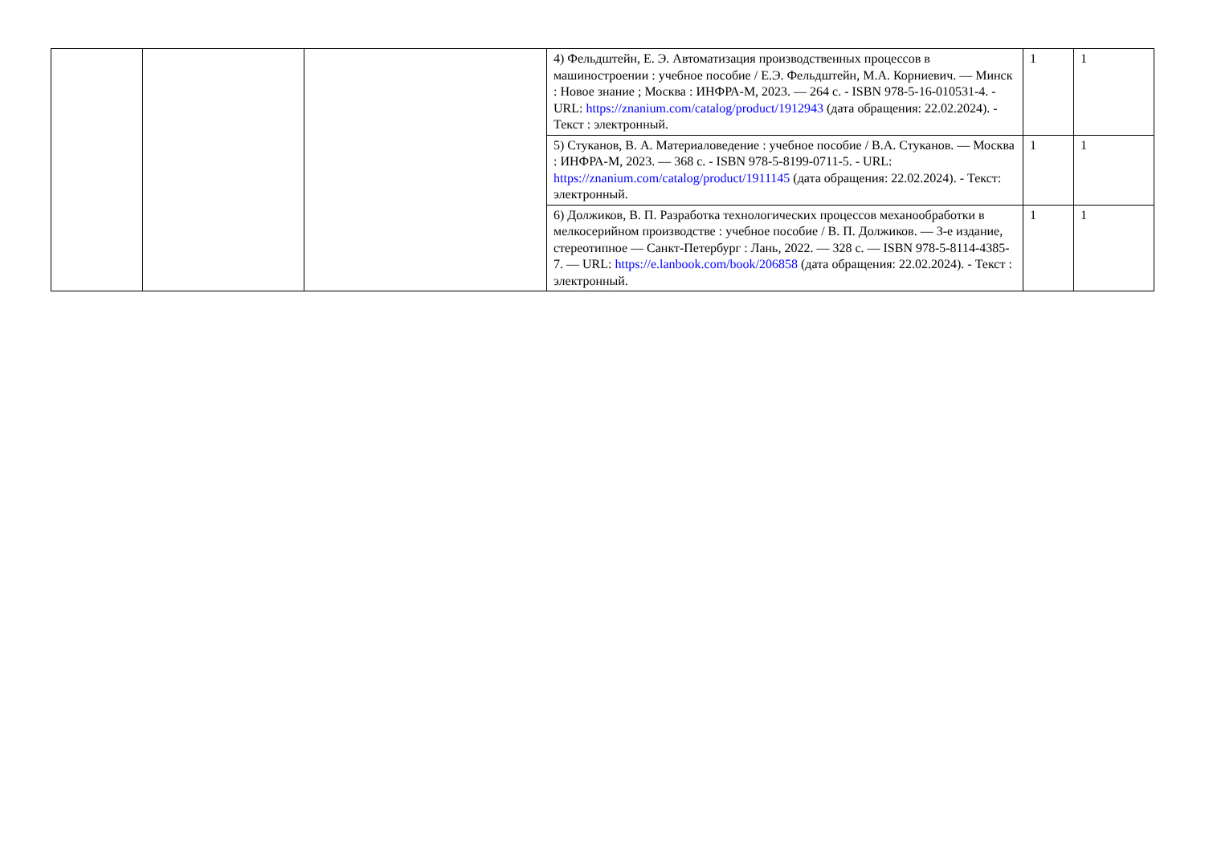| | | | 4) Фельдштейн, Е. Э. Автоматизация производственных процессов в машиностроении : учебное пособие / Е.Э. Фельдштейн, М.А. Корниевич. — Минск : Новое знание ; Москва : ИНФРА-М, 2023. — 264 с. - ISBN 978-5-16-010531-4. - URL: https://znanium.com/catalog/product/1912943 (дата обращения: 22.02.2024). - Текст : электронный. | 1 | 1 |
| | | | 5) Стуканов, В. А. Материаловедение : учебное пособие / В.А. Стуканов. — Москва : ИНФРА-М, 2023. — 368 с. - ISBN 978-5-8199-0711-5. - URL: https://znanium.com/catalog/product/1911145 (дата обращения: 22.02.2024). - Текст: электронный. | 1 | 1 |
| | | | 6) Должиков, В. П. Разработка технологических процессов механообработки в мелкосерийном производстве : учебное пособие / В. П. Должиков. — 3-е издание, стереотипное — Санкт-Петербург : Лань, 2022. — 328 с. — ISBN 978-5-8114-4385-7. — URL: https://e.lanbook.com/book/206858 (дата обращения: 22.02.2024). - Текст : электронный. | 1 | 1 |